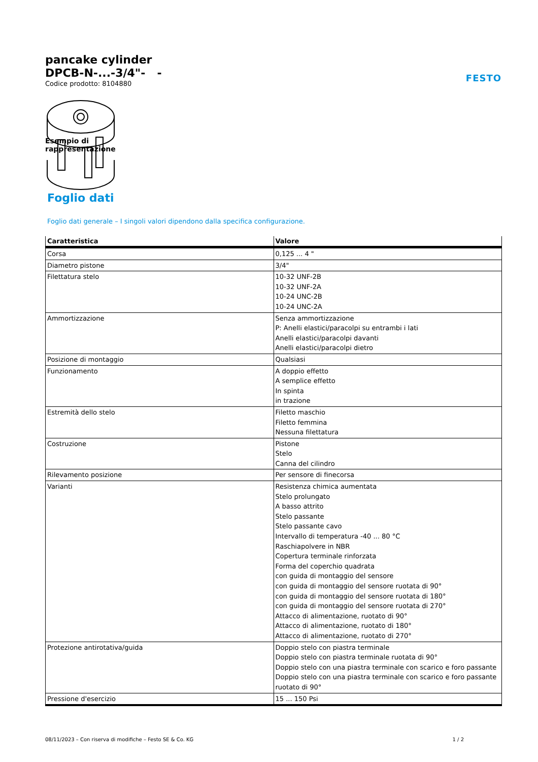FESTO
pancake cylinder
DPCB-N-...-3/4"- -
Codice prodotto: 8104880
Esempio di
rappresentazione
Foglio dati
Foglio dati generale – I singoli valori dipendono dalla specifica configurazione.
| Caratteristica | Valore |
| --- | --- |
| Corsa | 0,125 ... 4 " |
| Diametro pistone | 3/4" |
| Filettatura stelo | 10-32 UNF-2B 10-32 UNF-2A 10-24 UNC-2B 10-24 UNC-2A |
| Ammortizzazione | Senza ammortizzazione P: Anelli elastici/paracolpi su entrambi i lati Anelli elastici/paracolpi davanti Anelli elastici/paracolpi dietro |
| Posizione di montaggio | Qualsiasi |
| Funzionamento | A doppio effetto A semplice effetto In spinta in trazione |
| Estremità dello stelo | Filetto maschio Filetto femmina Nessuna filettatura |
| Costruzione | Pistone Stelo Canna del cilindro |
| Rilevamento posizione | Per sensore di finecorsa |
| Varianti | Resistenza chimica aumentata Stelo prolungato A basso attrito Stelo passante Stelo passante cavo Intervallo di temperatura -40 ... 80 °C Raschiapolvere in NBR Copertura terminale rinforzata Forma del coperchio quadrata con guida di montaggio del sensore con guida di montaggio del sensore ruotata di 90° con guida di montaggio del sensore ruotata di 180° con guida di montaggio del sensore ruotata di 270° Attacco di alimentazione, ruotato di 90° Attacco di alimentazione, ruotato di 180° Attacco di alimentazione, ruotato di 270° |
| Protezione antirotativa/guida | Doppio stelo con piastra terminale Doppio stelo con piastra terminale ruotata di 90° Doppio stelo con una piastra terminale con scarico e foro passante Doppio stelo con una piastra terminale con scarico e foro passante ruotato di 90° |
| Pressione d'esercizio | 15 ... 150 Psi |
08/11/2023 – Con riserva di modifiche – Festo SE & Co. KG 1 / 2